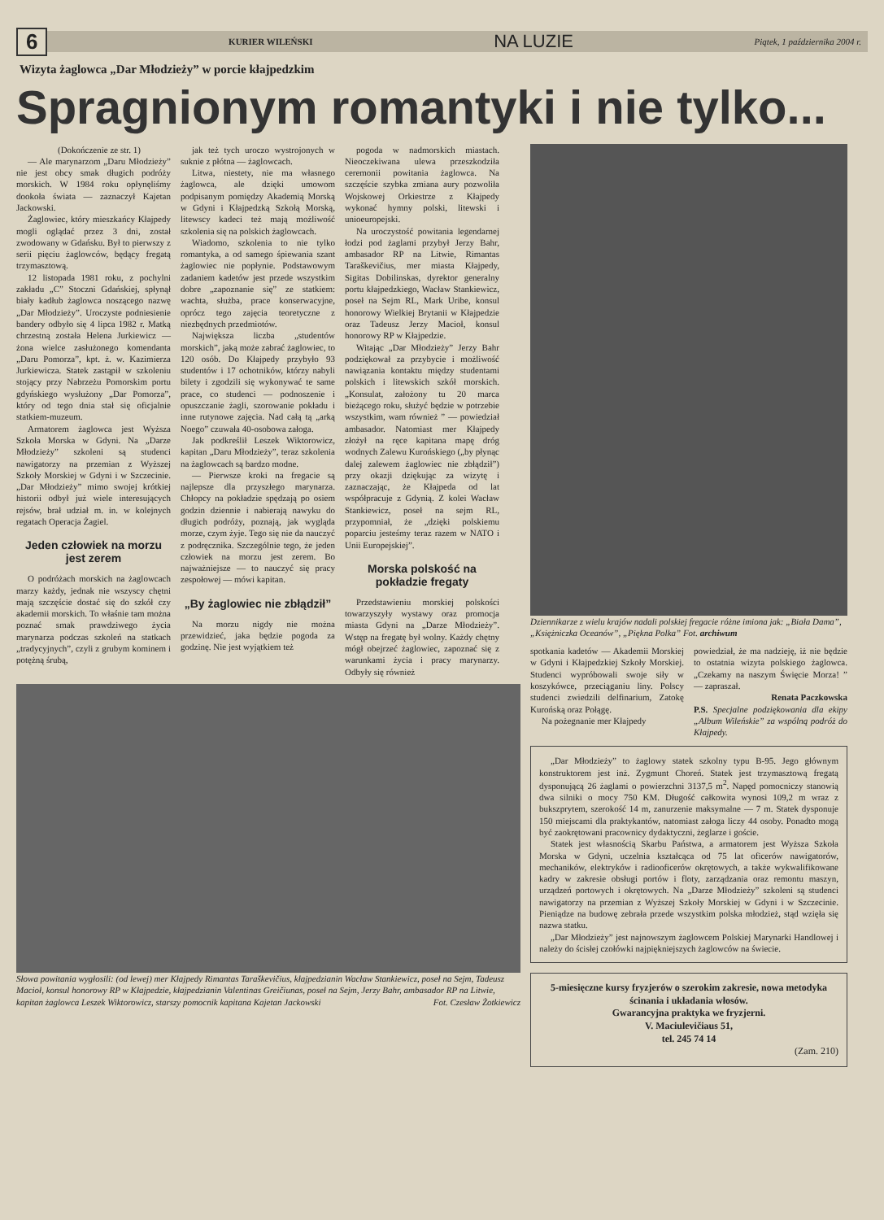6 KURIER WILEŃSKI NA LUZIE Piątek, 1 października 2004 r.
Wizyta żaglowca „Dar Młodzieży” w porcie kłajpedzkim
Spragnionym romantyki i nie tylko...
(Dokończenie ze str. 1)
— Ale marynarzom „Daru Młodzieży” nie jest obcy smak długich podróży morskich. W 1984 roku opłynęliśmy dookoła świata — zaznaczył Kajetan Jackowski.
Żaglowiec, który mieszkańcy Kłajpedy mogli oglądać przez 3 dni, został zwodowany w Gdańsku. Był to pierwszy z serii pięciu żaglowców, będący fregatą trzymasztową.
12 listopada 1981 roku, z pochylni zakładu „C” Stoczni Gdańskiej, spłynął biały kadłub żaglowca noszącego nazwę „Dar Młodzieży”. Uroczyste podniesienie bandery odbyło się 4 lipca 1982 r. Matką chrzestną została Helena Jurkiewicz — żona wielce zasłużonego komendanta „Daru Pomorza”, kpt. ż. w. Kazimierza Jurkiewicza. Statek zastąpił w szkoleniu stojący przy Nabrzeżu Pomorskim portu gdyńskiego wysłużony „Dar Pomorza”, który od tego dnia stał się oficjalnie statkiem-muzeum.
Armatorem żaglowca jest Wyższa Szkoła Morska w Gdyni. Na „Darze Młodzieży” szkoleni są studenci nawigatorzy na przemian z Wyższej Szkoły Morskiej w Gdyni i w Szczecinie. „Dar Młodzieży” mimo swojej krótkiej historii odbył już wiele interesujących rejsów, brał udział m. in. w kolejnych regatach Operacja Żagiel.
Jeden człowiek na morzu jest zerem
O podróżach morskich na żaglowcach marzy każdy, jednak nie wszyscy chętni mają szczęście dostać się do szkół czy akademii morskich. To właśnie tam można poznać smak prawdziwego życia marynarza podczas szkoleń na statkach „tradycyjnych”, czyli z grubym kominem i potężną śrubą,
jak też tych uroczo wystrojonych w suknie z płótna — żaglowcach.
Litwa, niestety, nie ma własnego żaglowca, ale dzięki umowom podpisanym pomiędzy Akademią Morską w Gdyni i Kłajpedzką Szkołą Morską, litewscy kadeci też mają możliwość szkolenia się na polskich żaglowcach.
Wiadomo, szkolenia to nie tylko romantyka, a od samego śpiewania szant żaglowiec nie popłynie. Podstawowym zadaniem kadetów jest przede wszystkim dobre „zapoznanie się” ze statkiem: wachta, służba, prace konserwacyjne, oprócz tego zajęcia teoretyczne z niezbędnych przedmiotów.
Największa liczba „studentów morskich”, jaką może zabrać żaglowiec, to 120 osób. Do Kłajpedy przybyło 93 studentów i 17 ochotników, którzy nabyli bilety i zgodzili się wykonywać te same prace, co studenci — podnoszenie i opuszczanie żagli, szorowanie pokładu i inne rutynowe zajęcia. Nad całą tą „arką Noego” czuwała 40-osobowa załoga.
Jak podkreślił Leszek Wiktorowicz, kapitan „Daru Młodzieży”, teraz szkolenia na żaglowcach są bardzo modne.
— Pierwsze kroki na fregacie są najlepsze dla przyszłego marynarza. Chłopcy na pokładzie spędzają po osiem godzin dziennie i nabierają nawyku do długich podróży, poznają, jak wygląda morze, czym żyje. Tego się nie da nauczyć z podręcznika. Szczególnie tego, że jeden człowiek na morzu jest zerem. Bo najważniejsze — to nauczyć się pracy zespołowej — mówi kapitan.
„By żaglowiec nie zbłądził”
Na morzu nigdy nie można przewidzieć, jaka będzie pogoda za godzinę. Nie jest wyjątkiem też
pogoda w nadmorskich miastach. Nieoczekiwana ulewa przeszkodziła ceremonii powitania żaglowca. Na szczęście szybka zmiana aury pozwoliła Wojskowej Orkiestrze z Kłajpedy wykonać hymny polski, litewski i unioeuropejski.
Na uroczystość powitania legendarnej łodzi pod żaglami przybył Jerzy Bahr, ambasador RP na Litwie, Rimantas Taraškevičius, mer miasta Kłajpedy, Sigitas Dobilinskas, dyrektor generalny portu kłajpedzkiego, Wacław Stankiewicz, poseł na Sejm RL, Mark Uribe, konsul honorowy Wielkiej Brytanii w Kłajpedzie oraz Tadeusz Jerzy Macioł, konsul honorowy RP w Kłajpedzie.
Witając „Dar Młodzieży” Jerzy Bahr podziękował za przybycie i możliwość nawiązania kontaktu między studentami polskich i litewskich szkół morskich. „Konsulat, założony tu 20 marca bieżącego roku, służyć będzie w potrzebie wszystkim, wam również ” — powiedział ambasador. Natomiast mer Kłajpedy złożył na ręce kapitana mapę dróg wodnych Zalewu Kurońskiego („by płynąc dalej zalewem żaglowiec nie zbłądził”) przy okazji dziękując za wizytę i zaznaczając, że Kłajpeda od lat współpracuje z Gdynią. Z kolei Wacław Stankiewicz, poseł na sejm RL, przypomniał, że „dzięki polskiemu poparciu jesteśmy teraz razem w NATO i Unii Europejskiej”.
Morska polskość na pokładzie fregaty
Przedstawieniu morskiej polskości towarzyszyły wystawy oraz promocja miasta Gdyni na „Darze Młodzieży”. Wstęp na fregatę był wolny. Każdy chętny mógł obejrzeć żaglowiec, zapoznać się z warunkami życia i pracy marynarzy. Odbyły się również
Słowa powitania wygłosili: (od lewej) mer Kłajpedy Rimantas Taraškevičius, kłajpedzianin Wacław Stankiewicz, poseł na Sejm, Tadeusz Macioł, konsul honorowy RP w Kłajpedzie, kłajpedzianin Valentinas Greičiunas, poseł na Sejm, Jerzy Bahr, ambasador RP na Litwie, kapitan żaglowca Leszek Wiktorowicz, starszy pomocnik kapitana Kajetan Jackowski Fot. Czesław Żotkiewicz
Dziennikarze z wielu krajów nadali polskiej fregacie różne imiona jak: „Biała Dama”, „Księżniczka Oceanów”, „Piękna Polka” Fot. archiwum
spotkania kadetów — Akademii Morskiej w Gdyni i Kłajpedzkiej Szkoły Morskiej. Studenci wypróbowali swoje siły w koszykówce, przeciąganiu liny. Polscy studenci zwiedzili delfinarium, Zatokę Kurońską oraz Połągę.
Na pożegnanie mer Kłajpedy
powiedział, że ma nadzieję, iż nie będzie to ostatnia wizyta polskiego żaglowca. „Czekamy na naszym Święcie Morza! ” — zapraszał.
Renata Paczkowska
P.S. Specjalne podziękowania dla ekipy „Album Wileńskie” za wspólną podróż do Kłajpedy.
„Dar Młodzieży” to żaglowy statek szkolny typu B-95. Jego głównym konstruktorem jest inż. Zygmunt Choreń. Statek jest trzymasztową fregatą dysponującą 26 żaglami o powierzchni 3137,5 m<sup>2</sup>. Napęd pomocniczy stanowią dwa silniki o mocy 750 KM. Długość całkowita wynosi 109,2 m wraz z bukszprytem, szerokość 14 m, zanurzenie maksymalne — 7 m. Statek dysponuje 150 miejscami dla praktykantów, natomiast załoga liczy 44 osoby. Ponadto mogą być zaokrętowani pracownicy dydaktyczni, żeglarze i goście.
Statek jest własnością Skarbu Państwa, a armatorem jest Wyższa Szkoła Morska w Gdyni, uczelnia kształcąca od 75 lat oficerów nawigatorów, mechaników, elektryków i radiooficerów okrętowych, a także wykwalifikowane kadry w zakresie obsługi portów i floty, zarządzania oraz remontu maszyn, urządzeń portowych i okrętowych. Na „Darze Młodzieży” szkoleni są studenci nawigatorzy na przemian z Wyższej Szkoły Morskiej w Gdyni i w Szczecinie. Pieniądze na budowę zebrała przede wszystkim polska młodzież, stąd wzięła się nazwa statku.
„Dar Młodzieży” jest najnowszym żaglowcem Polskiej Marynarki Handlowej i należy do ścisłej czołówki najpiękniejszych żaglowców na świecie.
5-miesięczne kursy fryzjerów o szerokim zakresie, nowa metodyka ścinania i układania włosów.
Gwarancyjna praktyka we fryzjerni.
V. Maciulevičiaus 51,
tel. 245 74 14
(Zam. 210)